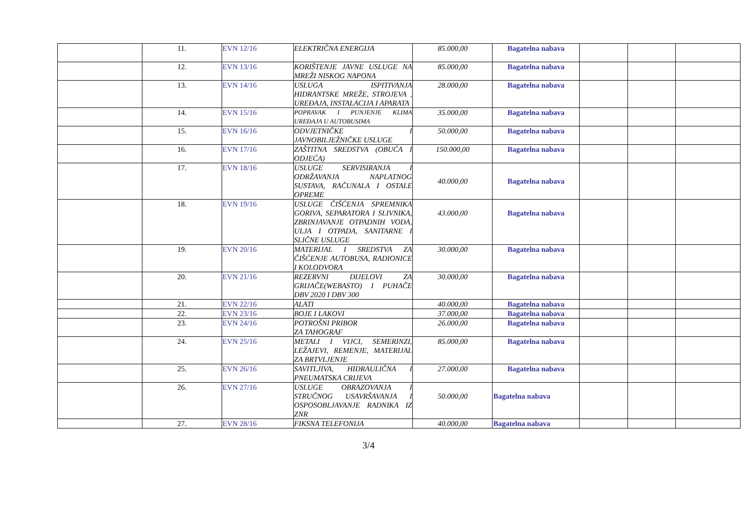| | 11. | EVN 12/16 | ELEKTRIČNA ENERGIJA | 85.000,00 | Bagatelna nabava | | | |
| | 12. | EVN 13/16 | KORIŠTENJE JAVNE USLUGE NA MREŽI NISKOG NAPONA | 85.000,00 | Bagatelna nabava | | | |
| | 13. | EVN 14/16 | USLUGA ISPITIVANJA HIDRANTSKE MREŽE, STROJEVA , UREĐAJA, INSTALACIJA I APARATA | 28.000,00 | Bagatelna nabava | | | |
| | 14. | EVN 15/16 | POPRAVAK I PUNJENJE KLIMA UREĐAJA U AUTOBUSIMA | 35.000,00 | Bagatelna nabava | | | |
| | 15. | EVN 16/16 | ODVJETNIČKE I JAVNOBILJEŽNIČKE USLUGE | 50.000,00 | Bagatelna nabava | | | |
| | 16. | EVN 17/16 | ZAŠTITNA SREDSTVA (OBUĆA I ODJEĆA) | 150.000,00 | Bagatelna nabava | | | |
| | 17. | EVN 18/16 | USLUGE SERVISIRANJA I ODRŽAVANJA NAPLATNOG SUSTAVA, RAČUNALA I OSTALE OPREME | 40.000,00 | Bagatelna nabava | | | |
| | 18. | EVN 19/16 | USLUGE ČIŠĆENJA SPREMNIKA GORIVA, SEPARATORA I SLIVNIKA, ZBRINJAVANJE OTPADNIH VODA, ULJA I OTPADA, SANITARNE I SLIČNE USLUGE | 43.000,00 | Bagatelna nabava | | | |
| | 19. | EVN 20/16 | MATERIJAL I SREDSTVA ZA ČIŠĆENJE AUTOBUSA, RADIONICE I KOLODVORA | 30.000,00 | Bagatelna nabava | | | |
| | 20. | EVN 21/16 | REZERVNI DIJELOVI ZA GRIJAČE(WEBASTO) I PUHAČE DBV 2020 I DBV 300 | 30.000,00 | Bagatelna nabava | | | |
| | 21. | EVN 22/16 | ALATI | 40.000,00 | Bagatelna nabava | | | |
| | 22. | EVN 23/16 | BOJE I LAKOVI | 37.000,00 | Bagatelna nabava | | | |
| | 23. | EVN 24/16 | POTROŠNI PRIBOR ZA TAHOGRAF | 26.000,00 | Bagatelna nabava | | | |
| | 24. | EVN 25/16 | METALI I VIJCI, SEMERINZI, LEŽAJEVI, REMENJE, MATERIJAL ZA BRTVLJENJE | 85.000,00 | Bagatelna nabava | | | |
| | 25. | EVN 26/16 | SAVITLJIVA, HIDRAULIČNA I PNEUMATSKA CRIJEVA | 27.000,00 | Bagatelna nabava | | | |
| | 26. | EVN 27/16 | USLUGE OBRAZOVANJA I STRUČNOG USAVRŠAVANJA I OSPOSOBLJAVANJE RADNIKA IZ ZNR | 50.000,00 | Bagatelna nabava | | | |
| | 27. | EVN 28/16 | FIKSNA TELEFONIJA | 40.000,00 | Bagatelna nabava | | | |
3/4